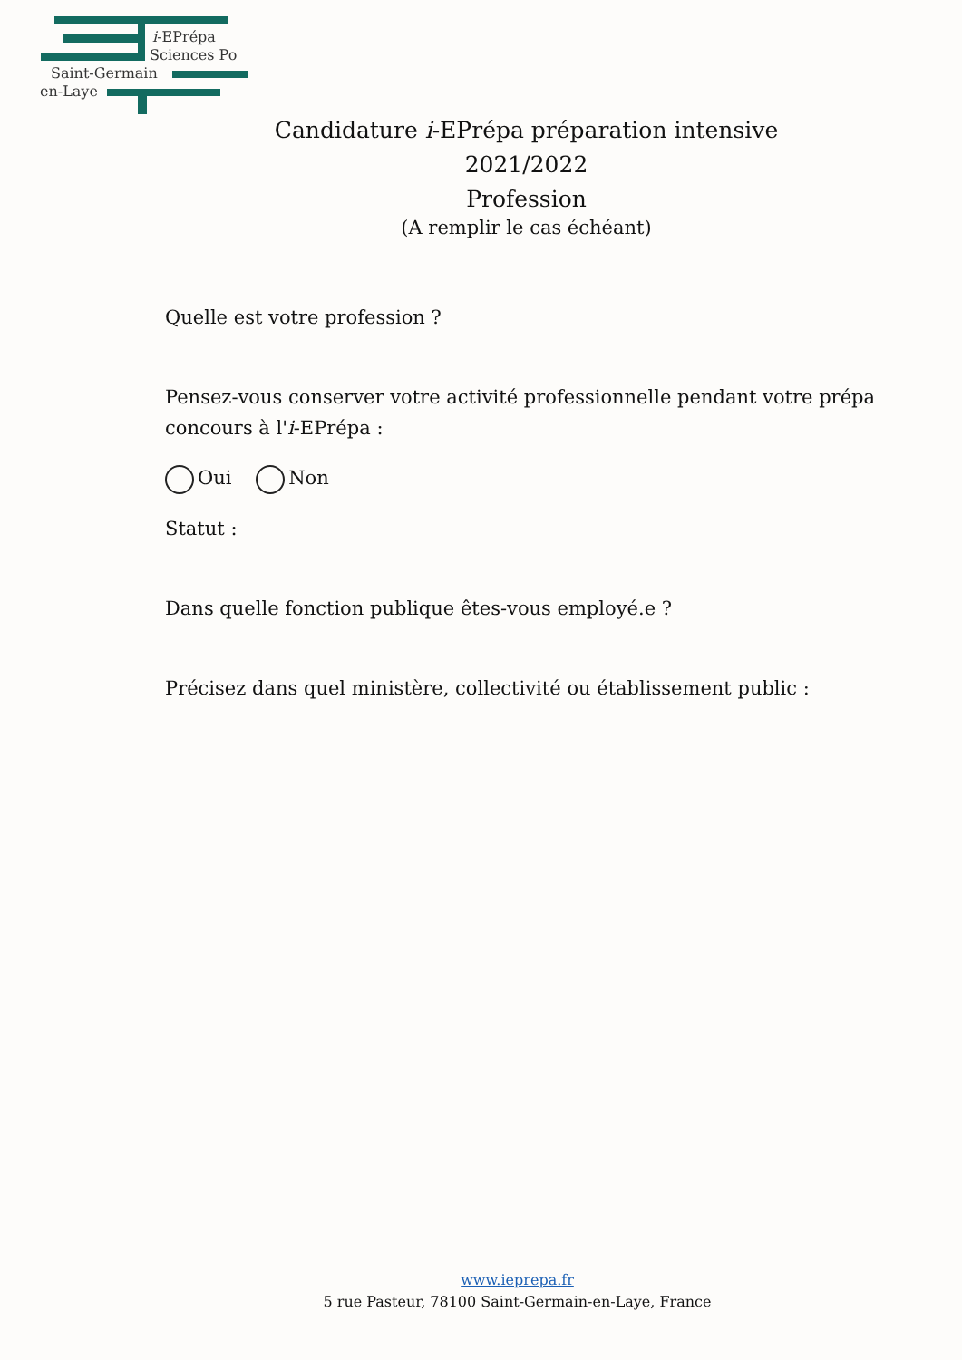i-EPrépa
Sciences Po
Saint-Germain
en-Laye
Candidature i-EPrépa préparation intensive
2021/2022
Profession
(A remplir le cas échéant)
Quelle est votre profession ?
Pensez-vous conserver votre activité professionnelle pendant votre prépa concours à l'i-EPrépa :
Oui Non
Statut :
Dans quelle fonction publique êtes-vous employé.e ?
Précisez dans quel ministère, collectivité ou établissement public :
www.ieprepa.fr
5 rue Pasteur, 78100 Saint-Germain-en-Laye, France